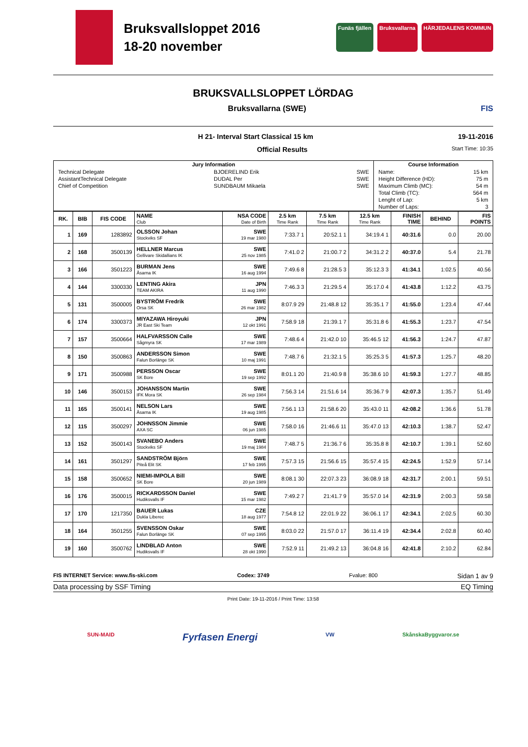Bruksvallsloppet 2016
18-20 november
Funäs fjällen Bruksvallarna HÄRJEDALENS KOMMUN
BRUKSVALLSLOPPET LÖRDAG
Bruksvallarna (SWE) FIS
H 21- Interval Start Classical 15 km 19-11-2016
Official Results Start Time: 10:35
| Jury Information | Course Information |
| --- | --- |
| / Technical Delegate / BJOERELIND Erik / SWE / / AssistantTechnical Delegate / DUDAL Per / SWE / / Chief of Competition / SUNDBAUM Mikaela / SWE / | / Name: / 15 km / / Height Difference (HD): / 75 m / / Maximum Climb (MC): / 54 m / / Total Climb (TC): / 564 m / / Lenght of Lap: / 5 km / / Number of Laps: / 3 / |
| RK. | BIB | FIS CODE | NAME Club | NSA CODE Date of Birth | 2.5 km Time Rank | 7.5 km Time Rank | 12.5 km Time Rank | FINISH TIME | BEHIND | FIS POINTS |
| --- | --- | --- | --- | --- | --- | --- | --- | --- | --- | --- |
| 1 | 169 | 1283892 | OLSSON Johan Stockviks SF | SWE 19 mar 1980 | 7:33.7 1 | 20:52.1 1 | 34:19.4 1 | 40:31.6 | 0.0 | 20.00 |
| 2 | 168 | 3500139 | HELLNER Marcus Gellivare Skidallians IK | SWE 25 nov 1985 | 7:41.0 2 | 21:00.7 2 | 34:31.2 2 | 40:37.0 | 5.4 | 21.78 |
| 3 | 166 | 3501223 | BURMAN Jens Åsarna IK | SWE 16 aug 1994 | 7:49.6 8 | 21:28.5 3 | 35:12.3 3 | 41:34.1 | 1:02.5 | 40.56 |
| 4 | 144 | 3300330 | LENTING Akira TEAM AKIRA | JPN 11 aug 1990 | 7:46.3 3 | 21:29.5 4 | 35:17.0 4 | 41:43.8 | 1:12.2 | 43.75 |
| 5 | 131 | 3500005 | BYSTRÖM Fredrik Orsa SK | SWE 26 mar 1982 | 8:07.9 29 | 21:48.8 12 | 35:35.1 7 | 41:55.0 | 1:23.4 | 47.44 |
| 6 | 174 | 3300373 | MIYAZAWA Hiroyuki JR East Ski Team | JPN 12 okt 1991 | 7:58.9 18 | 21:39.1 7 | 35:31.8 6 | 41:55.3 | 1:23.7 | 47.54 |
| 7 | 157 | 3500664 | HALFVARSSON Calle Sågmyra SK | SWE 17 mar 1989 | 7:48.6 4 | 21:42.0 10 | 35:46.5 12 | 41:56.3 | 1:24.7 | 47.87 |
| 8 | 150 | 3500863 | ANDERSSON Simon Falun Borlänge SK | SWE 10 maj 1991 | 7:48.7 6 | 21:32.1 5 | 35:25.3 5 | 41:57.3 | 1:25.7 | 48.20 |
| 9 | 171 | 3500988 | PERSSON Oscar SK Bore | SWE 19 sep 1992 | 8:01.1 20 | 21:40.9 8 | 35:38.6 10 | 41:59.3 | 1:27.7 | 48.85 |
| 10 | 146 | 3500153 | JOHANSSON Martin IFK Mora SK | SWE 26 sep 1984 | 7:56.3 14 | 21:51.6 14 | 35:36.7 9 | 42:07.3 | 1:35.7 | 51.49 |
| 11 | 165 | 3500141 | NELSON Lars Åsarna IK | SWE 19 aug 1985 | 7:56.1 13 | 21:58.6 20 | 35:43.0 11 | 42:08.2 | 1:36.6 | 51.78 |
| 12 | 115 | 3500297 | JOHNSSON Jimmie AXA SC | SWE 06 jun 1985 | 7:58.0 16 | 21:46.6 11 | 35:47.0 13 | 42:10.3 | 1:38.7 | 52.47 |
| 13 | 152 | 3500143 | SVANEBO Anders Stockviks SF | SWE 19 maj 1984 | 7:48.7 5 | 21:36.7 6 | 35:35.8 8 | 42:10.7 | 1:39.1 | 52.60 |
| 14 | 161 | 3501297 | SANDSTRÖM Björn Piteå Elit SK | SWE 17 feb 1995 | 7:57.3 15 | 21:56.6 15 | 35:57.4 15 | 42:24.5 | 1:52.9 | 57.14 |
| 15 | 158 | 3500652 | NIEMI-IMPOLA Bill SK Bore | SWE 20 jun 1989 | 8:08.1 30 | 22:07.3 23 | 36:08.9 18 | 42:31.7 | 2:00.1 | 59.51 |
| 16 | 176 | 3500015 | RICKARDSSON Daniel Hudiksvalls IF | SWE 15 mar 1982 | 7:49.2 7 | 21:41.7 9 | 35:57.0 14 | 42:31.9 | 2:00.3 | 59.58 |
| 17 | 170 | 1217350 | BAUER Lukas Dukla Liberec | CZE 18 aug 1977 | 7:54.8 12 | 22:01.9 22 | 36:06.1 17 | 42:34.1 | 2:02.5 | 60.30 |
| 18 | 164 | 3501255 | SVENSSON Oskar Falun Borlänge SK | SWE 07 sep 1995 | 8:03.0 22 | 21:57.0 17 | 36:11.4 19 | 42:34.4 | 2:02.8 | 60.40 |
| 19 | 160 | 3500762 | LINDBLAD Anton Hudiksvalls IF | SWE 28 okt 1990 | 7:52.9 11 | 21:49.2 13 | 36:04.8 16 | 42:41.8 | 2:10.2 | 62.84 |
FIS INTERNET Service: www.fis-ski.com Codex: 3749 Fvalue: 800 Sidan 1 av 9
Data processing by SSF Timing EQ Timing
Print Date: 19-11-2016 / Print Time: 13:58
SUN-MAID Fyrfasen Energi VW SkånskaByggvaror.se